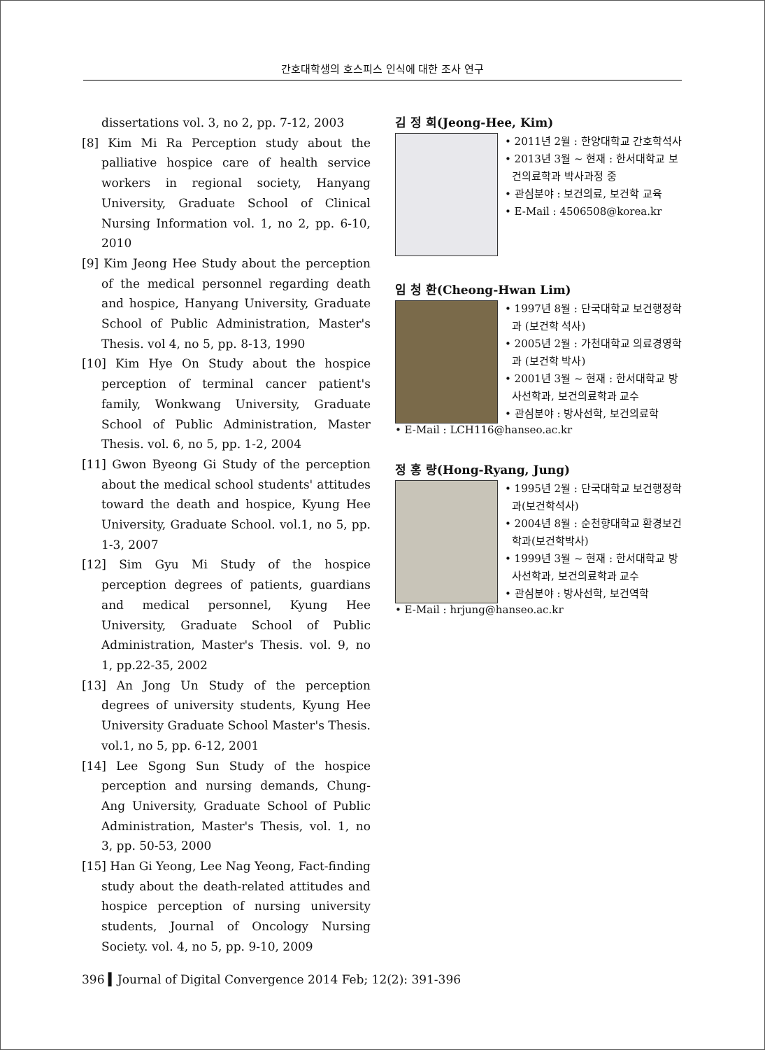간호대학생의 호스피스 인식에 대한 조사 연구
dissertations vol. 3, no 2, pp. 7-12, 2003
[8] Kim Mi Ra Perception study about the palliative hospice care of health service workers in regional society, Hanyang University, Graduate School of Clinical Nursing Information vol. 1, no 2, pp. 6-10, 2010
[9] Kim Jeong Hee Study about the perception of the medical personnel regarding death and hospice, Hanyang University, Graduate School of Public Administration, Master's Thesis. vol 4, no 5, pp. 8-13, 1990
[10] Kim Hye On Study about the hospice perception of terminal cancer patient's family, Wonkwang University, Graduate School of Public Administration, Master Thesis. vol. 6, no 5, pp. 1-2, 2004
[11] Gwon Byeong Gi Study of the perception about the medical school students' attitudes toward the death and hospice, Kyung Hee University, Graduate School. vol.1, no 5, pp. 1-3, 2007
[12] Sim Gyu Mi Study of the hospice perception degrees of patients, guardians and medical personnel, Kyung Hee University, Graduate School of Public Administration, Master's Thesis. vol. 9, no 1, pp.22-35, 2002
[13] An Jong Un Study of the perception degrees of university students, Kyung Hee University Graduate School Master's Thesis. vol.1, no 5, pp. 6-12, 2001
[14] Lee Sgong Sun Study of the hospice perception and nursing demands, Chung-Ang University, Graduate School of Public Administration, Master's Thesis, vol. 1, no 3, pp. 50-53, 2000
[15] Han Gi Yeong, Lee Nag Yeong, Fact-finding study about the death-related attitudes and hospice perception of nursing university students, Journal of Oncology Nursing Society. vol. 4, no 5, pp. 9-10, 2009
김 정 희(Jeong-Hee, Kim)
• 2011년 2월 : 한양대학교 간호학석사
• 2013년 3월 ~ 현재 : 한서대학교 보건의료학과 박사과정 중
• 관심분야 : 보건의료, 보건학 교육
• E-Mail : 4506508@korea.kr
임 청 환(Cheong-Hwan Lim)
• 1997년 8월 : 단국대학교 보건행정학과 (보건학 석사)
• 2005년 2월 : 가천대학교 의료경영학과 (보건학 박사)
• 2001년 3월 ~ 현재 : 한서대학교 방사선학과, 보건의료학과 교수
• 관심분야 : 방사선학, 보건의료학
• E-Mail : LCH116@hanseo.ac.kr
정 홍 량(Hong-Ryang, Jung)
• 1995년 2월 : 단국대학교 보건행정학과(보건학석사)
• 2004년 8월 : 순천향대학교 환경보건학과(보건학박사)
• 1999년 3월 ~ 현재 : 한서대학교 방사선학과, 보건의료학과 교수
• 관심분야 : 방사선학, 보건역학
• E-Mail : hrjung@hanseo.ac.kr
396 ▍Journal of Digital Convergence 2014 Feb; 12(2): 391-396